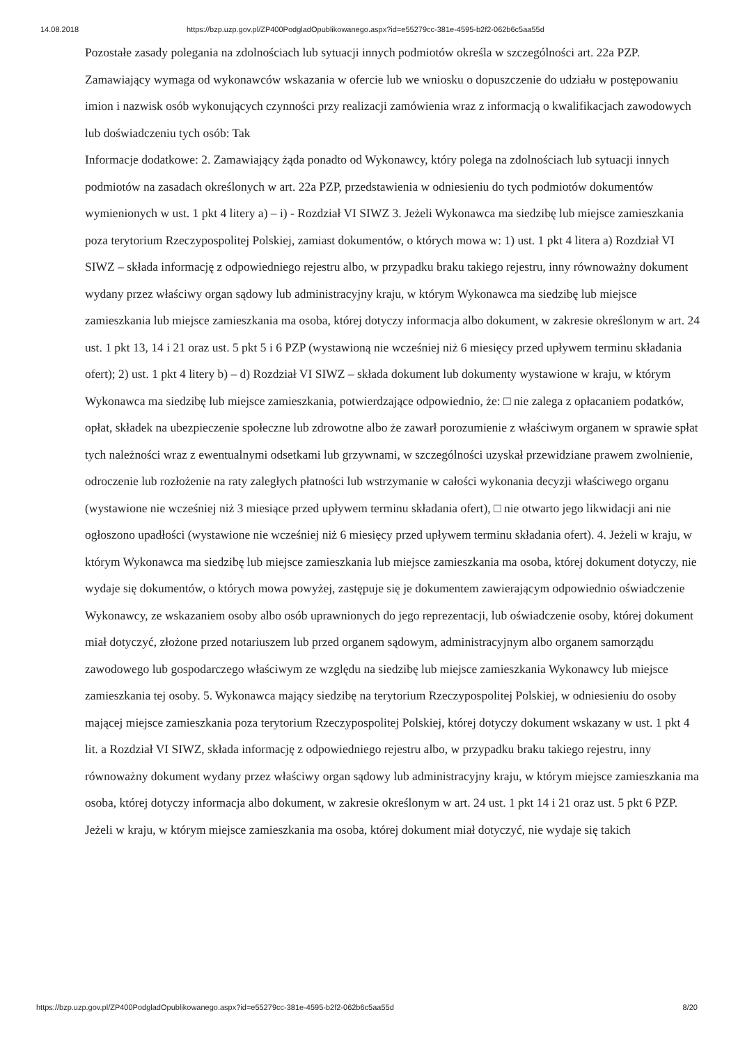14.08.2018 https://bzp.uzp.gov.pl/ZP400PodgladOpublikowanego.aspx?id=e55279cc-381e-4595-b2f2-062b6c5aa55d
Pozostałe zasady polegania na zdolnościach lub sytuacji innych podmiotów określa w szczególności art. 22a PZP.
Zamawiający wymaga od wykonawców wskazania w ofercie lub we wniosku o dopuszczenie do udziału w postępowaniu imion i nazwisk osób wykonujących czynności przy realizacji zamówienia wraz z informacją o kwalifikacjach zawodowych lub doświadczeniu tych osób: Tak
Informacje dodatkowe: 2. Zamawiający żąda ponadto od Wykonawcy, który polega na zdolnościach lub sytuacji innych podmiotów na zasadach określonych w art. 22a PZP, przedstawienia w odniesieniu do tych podmiotów dokumentów wymienionych w ust. 1 pkt 4 litery a) – i) - Rozdział VI SIWZ 3. Jeżeli Wykonawca ma siedzibę lub miejsce zamieszkania poza terytorium Rzeczypospolitej Polskiej, zamiast dokumentów, o których mowa w: 1) ust. 1 pkt 4 litera a) Rozdział VI SIWZ – składa informację z odpowiedniego rejestru albo, w przypadku braku takiego rejestru, inny równoważny dokument wydany przez właściwy organ sądowy lub administracyjny kraju, w którym Wykonawca ma siedzibę lub miejsce zamieszkania lub miejsce zamieszkania ma osoba, której dotyczy informacja albo dokument, w zakresie określonym w art. 24 ust. 1 pkt 13, 14 i 21 oraz ust. 5 pkt 5 i 6 PZP (wystawioną nie wcześniej niż 6 miesięcy przed upływem terminu składania ofert); 2) ust. 1 pkt 4 litery b) – d) Rozdział VI SIWZ – składa dokument lub dokumenty wystawione w kraju, w którym Wykonawca ma siedzibę lub miejsce zamieszkania, potwierdzające odpowiednio, że: □ nie zalega z opłacaniem podatków, opłat, składek na ubezpieczenie społeczne lub zdrowotne albo że zawarł porozumienie z właściwym organem w sprawie spłat tych należności wraz z ewentualnymi odsetkami lub grzywnami, w szczególności uzyskał przewidziane prawem zwolnienie, odroczenie lub rozłożenie na raty zaległych płatności lub wstrzymanie w całości wykonania decyzji właściwego organu (wystawione nie wcześniej niż 3 miesiące przed upływem terminu składania ofert), □ nie otwarto jego likwidacji ani nie ogłoszono upadłości (wystawione nie wcześniej niż 6 miesięcy przed upływem terminu składania ofert). 4. Jeżeli w kraju, w którym Wykonawca ma siedzibę lub miejsce zamieszkania lub miejsce zamieszkania ma osoba, której dokument dotyczy, nie wydaje się dokumentów, o których mowa powyżej, zastępuje się je dokumentem zawierającym odpowiednio oświadczenie Wykonawcy, ze wskazaniem osoby albo osób uprawnionych do jego reprezentacji, lub oświadczenie osoby, której dokument miał dotyczyć, złożone przed notariuszem lub przed organem sądowym, administracyjnym albo organem samorządu zawodowego lub gospodarczego właściwym ze względu na siedzibę lub miejsce zamieszkania Wykonawcy lub miejsce zamieszkania tej osoby. 5. Wykonawca mający siedzibę na terytorium Rzeczypospolitej Polskiej, w odniesieniu do osoby mającej miejsce zamieszkania poza terytorium Rzeczypospolitej Polskiej, której dotyczy dokument wskazany w ust. 1 pkt 4 lit. a Rozdział VI SIWZ, składa informację z odpowiedniego rejestru albo, w przypadku braku takiego rejestru, inny równoważny dokument wydany przez właściwy organ sądowy lub administracyjny kraju, w którym miejsce zamieszkania ma osoba, której dotyczy informacja albo dokument, w zakresie określonym w art. 24 ust. 1 pkt 14 i 21 oraz ust. 5 pkt 6 PZP. Jeżeli w kraju, w którym miejsce zamieszkania ma osoba, której dokument miał dotyczyć, nie wydaje się takich
https://bzp.uzp.gov.pl/ZP400PodgladOpublikowanego.aspx?id=e55279cc-381e-4595-b2f2-062b6c5aa55d 8/20